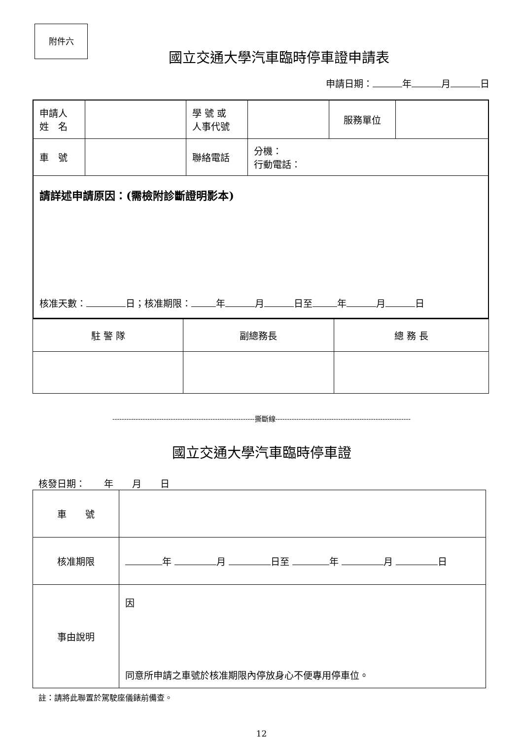附件六
國立交通大學汽車臨時停車證申請表
申請日期： 年 月 日
| 申請人 姓 名 | | 學 號 或 人事代號 | | 服務單位 | |
| 車 號 | | 聯絡電話 | 分機： 行動電話： | | |
| 請詳述申請原因：(需檢附診斷證明影本) 核准天數： 日；核准期限： 年 月 日至 年 月 日 | | | | | |
| 駐 警 隊 | 副總務長 | 總 務 長 |
-------------------------------------------------------------撕斷線----------------------------------------------------------
國立交通大學汽車臨時停車證
核發日期：　　年　　月　　日
| 車 號 | |
| 核准期限 | 年 月 日至 年 月 日 |
| 事由說明 | 因 同意所申請之車號於核准期限內停放身心不便專用停車位。 |
註：請將此聯置於駕駛座儀錶前備查。
12